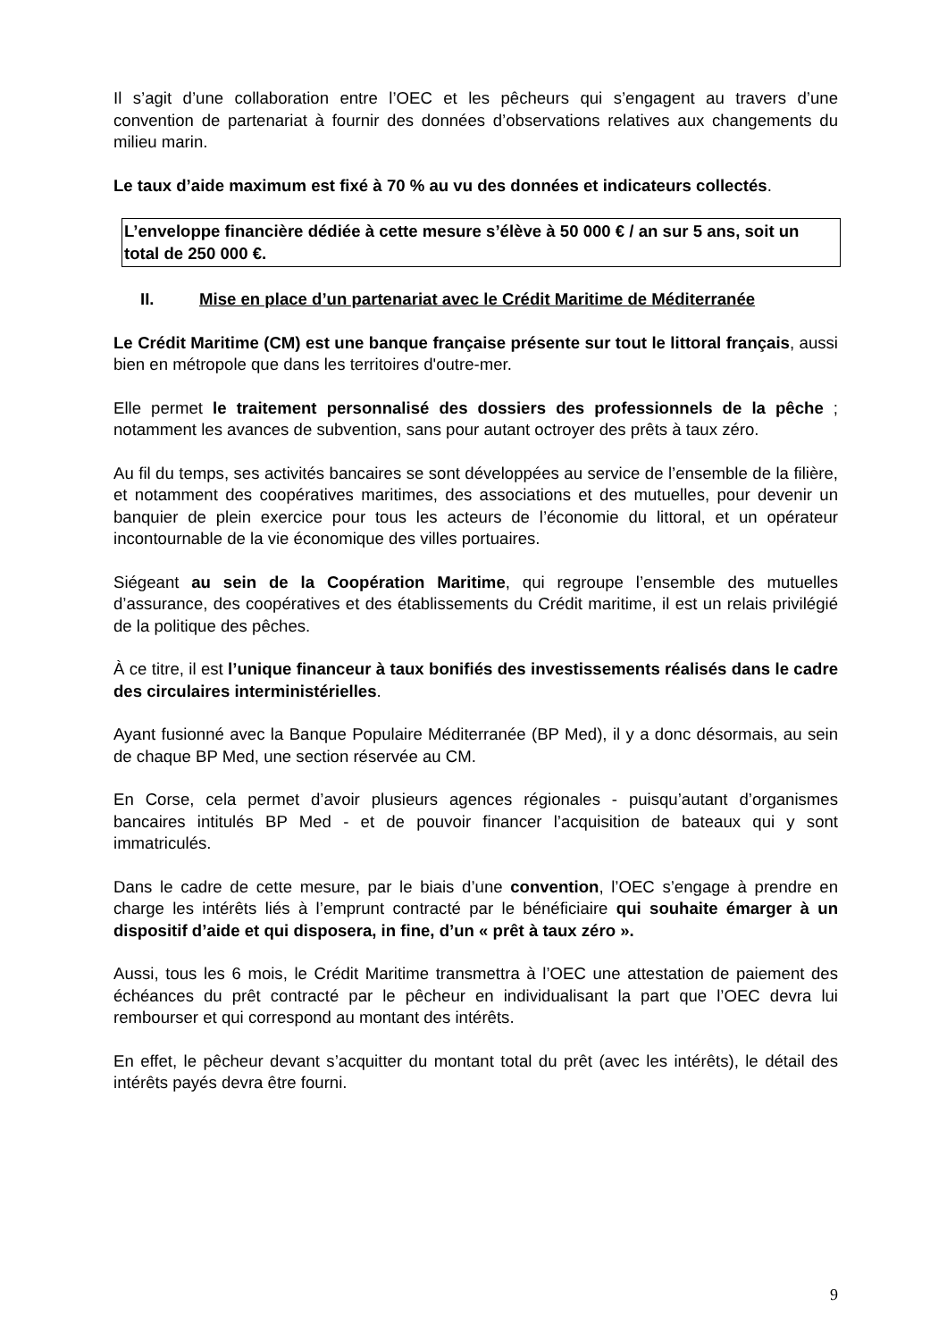Il s’agit d’une collaboration entre l’OEC et les pêcheurs qui s’engagent au travers d’une convention de partenariat à fournir des données d’observations relatives aux changements du milieu marin.
Le taux d’aide maximum est fixé à 70 % au vu des données et indicateurs collectés.
L’enveloppe financière dédiée à cette mesure s’élève à 50 000 € / an sur 5 ans, soit un total de 250 000 €.
II. Mise en place d’un partenariat avec le Crédit Maritime de Méditerranée
Le Crédit Maritime (CM) est une banque française présente sur tout le littoral français, aussi bien en métropole que dans les territoires d'outre-mer.
Elle permet le traitement personnalisé des dossiers des professionnels de la pêche ; notamment les avances de subvention, sans pour autant octroyer des prêts à taux zéro.
Au fil du temps, ses activités bancaires se sont développées au service de l’ensemble de la filière, et notamment des coopératives maritimes, des associations et des mutuelles, pour devenir un banquier de plein exercice pour tous les acteurs de l’économie du littoral, et un opérateur incontournable de la vie économique des villes portuaires.
Siégeant au sein de la Coopération Maritime, qui regroupe l’ensemble des mutuelles d’assurance, des coopératives et des établissements du Crédit maritime, il est un relais privilégié de la politique des pêches.
À ce titre, il est l’unique financeur à taux bonifiés des investissements réalisés dans le cadre des circulaires interministérielles.
Ayant fusionné avec la Banque Populaire Méditerranée (BP Med), il y a donc désormais, au sein de chaque BP Med, une section réservée au CM.
En Corse, cela permet d’avoir plusieurs agences régionales - puisqu’autant d’organismes bancaires intitulés BP Med - et de pouvoir financer l’acquisition de bateaux qui y sont immatriculés.
Dans le cadre de cette mesure, par le biais d’une convention, l’OEC s’engage à prendre en charge les intérêts liés à l’emprunt contracté par le bénéficiaire qui souhaite émarger à un dispositif d’aide et qui disposera, in fine, d’un « prêt à taux zéro ».
Aussi, tous les 6 mois, le Crédit Maritime transmettra à l’OEC une attestation de paiement des échéances du prêt contracté par le pêcheur en individualisant la part que l’OEC devra lui rembourser et qui correspond au montant des intérêts.
En effet, le pêcheur devant s’acquitter du montant total du prêt (avec les intérêts), le détail des intérêts payés devra être fourni.
9